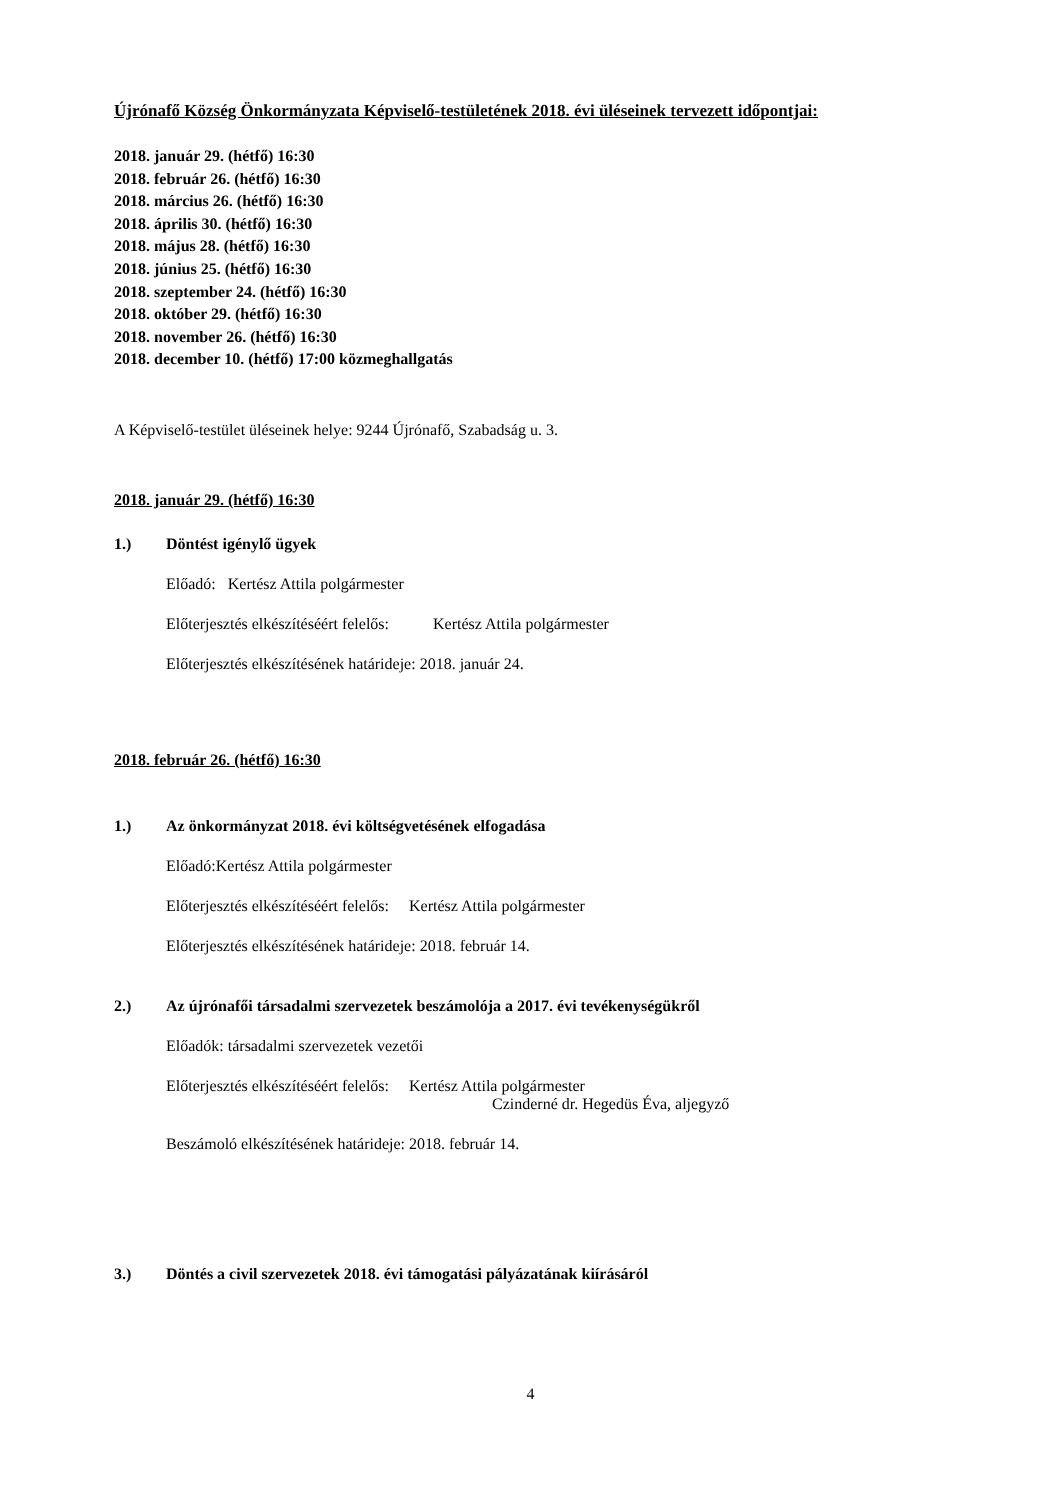Újrónafő Község Önkormányzata Képviselő-testületének 2018. évi üléseinek tervezett időpontjai:
2018. január 29. (hétfő) 16:30
2018. február 26. (hétfő) 16:30
2018. március 26. (hétfő) 16:30
2018. április 30. (hétfő) 16:30
2018. május 28. (hétfő) 16:30
2018. június 25. (hétfő) 16:30
2018. szeptember 24. (hétfő) 16:30
2018. október 29. (hétfő) 16:30
2018. november 26. (hétfő) 16:30
2018. december 10. (hétfő) 17:00 közmeghallgatás
A Képviselő-testület üléseinek helye: 9244 Újrónafő, Szabadság u. 3.
2018. január 29. (hétfő) 16:30
1.) Döntést igénylő ügyek
Előadó: Kertész Attila polgármester
Előterjesztés elkészítéséért felelős: Kertész Attila polgármester
Előterjesztés elkészítésének határideje: 2018. január 24.
2018. február 26. (hétfő) 16:30
1.) Az önkormányzat 2018. évi költségvetésének elfogadása
Előadó:Kertész Attila polgármester
Előterjesztés elkészítéséért felelős: Kertész Attila polgármester
Előterjesztés elkészítésének határideje: 2018. február 14.
2.) Az újrónafői társadalmi szervezetek beszámolója a 2017. évi tevékenységükről
Előadók: társadalmi szervezetek vezetői
Előterjesztés elkészítéséért felelős: Kertész Attila polgármester
Czinderné dr. Hegedüs Éva, aljegyző
Beszámoló elkészítésének határideje: 2018. február 14.
3.) Döntés a civil szervezetek 2018. évi támogatási pályázatának kiírásáról
4